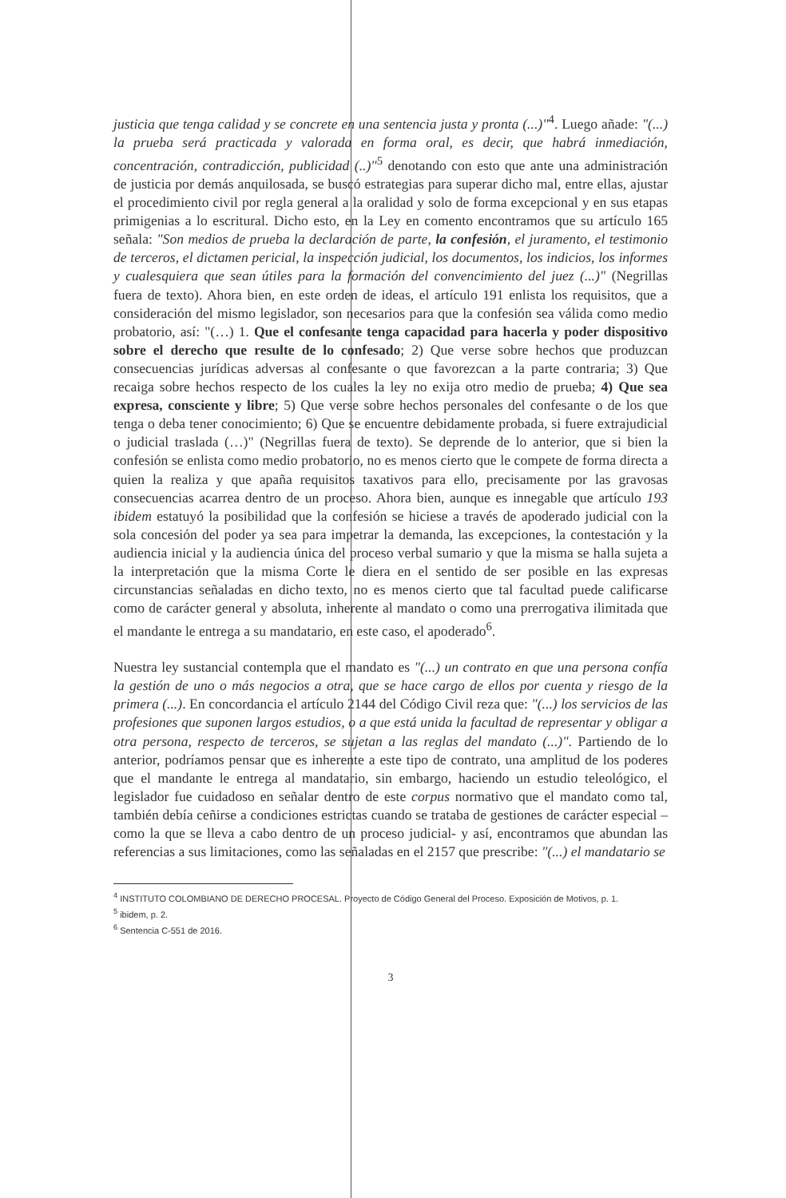justicia que tenga calidad y se concrete en una sentencia justa y pronta (...)"<sup>4</sup>. Luego añade: "(...) la prueba será practicada y valorada en forma oral, es decir, que habrá inmediación, concentración, contradicción, publicidad (..)"<sup>5</sup> denotando con esto que ante una administración de justicia por demás anquilosada, se buscó estrategias para superar dicho mal, entre ellas, ajustar el procedimiento civil por regla general a la oralidad y solo de forma excepcional y en sus etapas primigenias a lo escritural. Dicho esto, en la Ley en comento encontramos que su artículo 165 señala: "Son medios de prueba la declaración de parte, la confesión, el juramento, el testimonio de terceros, el dictamen pericial, la inspección judicial, los documentos, los indicios, los informes y cualesquiera que sean útiles para la formación del convencimiento del juez (...)" (Negrillas fuera de texto). Ahora bien, en este orden de ideas, el artículo 191 enlista los requisitos, que a consideración del mismo legislador, son necesarios para que la confesión sea válida como medio probatorio, así: "(…) 1. Que el confesante tenga capacidad para hacerla y poder dispositivo sobre el derecho que resulte de lo confesado; 2) Que verse sobre hechos que produzcan consecuencias jurídicas adversas al confesante o que favorezcan a la parte contraria; 3) Que recaiga sobre hechos respecto de los cuales la ley no exija otro medio de prueba; 4) Que sea expresa, consciente y libre; 5) Que verse sobre hechos personales del confesante o de los que tenga o deba tener conocimiento; 6) Que se encuentre debidamente probada, si fuere extrajudicial o judicial traslada (…)" (Negrillas fuera de texto). Se deprende de lo anterior, que si bien la confesión se enlista como medio probatorio, no es menos cierto que le compete de forma directa a quien la realiza y que apaña requisitos taxativos para ello, precisamente por las gravosas consecuencias acarrea dentro de un proceso. Ahora bien, aunque es innegable que artículo 193 ibidem estatuyó la posibilidad que la confesión se hiciese a través de apoderado judicial con la sola concesión del poder ya sea para impetrar la demanda, las excepciones, la contestación y la audiencia inicial y la audiencia única del proceso verbal sumario y que la misma se halla sujeta a la interpretación que la misma Corte le diera en el sentido de ser posible en las expresas circunstancias señaladas en dicho texto, no es menos cierto que tal facultad puede calificarse como de carácter general y absoluta, inherente al mandato o como una prerrogativa ilimitada que el mandante le entrega a su mandatario, en este caso, el apoderado<sup>6</sup>.
Nuestra ley sustancial contempla que el mandato es "(...) un contrato en que una persona confía la gestión de uno o más negocios a otra, que se hace cargo de ellos por cuenta y riesgo de la primera (...). En concordancia el artículo 2144 del Código Civil reza que: "(...) los servicios de las profesiones que suponen largos estudios, o a que está unida la facultad de representar y obligar a otra persona, respecto de terceros, se sujetan a las reglas del mandato (...)". Partiendo de lo anterior, podríamos pensar que es inherente a este tipo de contrato, una amplitud de los poderes que el mandante le entrega al mandatario, sin embargo, haciendo un estudio teleológico, el legislador fue cuidadoso en señalar dentro de este corpus normativo que el mandato como tal, también debía ceñirse a condiciones estrictas cuando se trataba de gestiones de carácter especial –como la que se lleva a cabo dentro de un proceso judicial- y así, encontramos que abundan las referencias a sus limitaciones, como las señaladas en el 2157 que prescribe: "(...) el mandatario se
<sup>4</sup> INSTITUTO COLOMBIANO DE DERECHO PROCESAL. Proyecto de Código General del Proceso. Exposición de Motivos, p. 1.
<sup>5</sup> ibidem, p. 2.
<sup>6</sup> Sentencia C-551 de 2016.
3